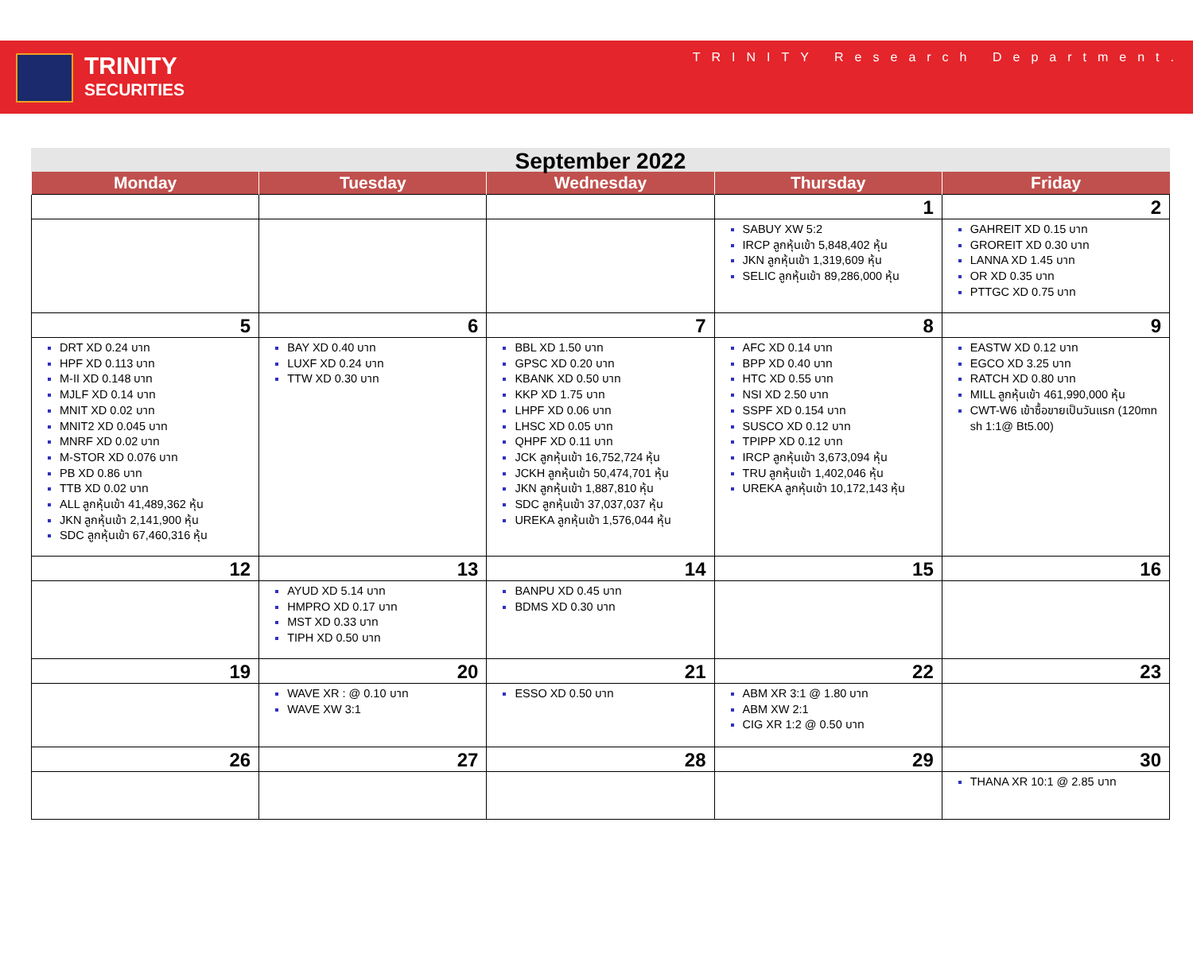TRINITY
SECURITIES
TRINITY Research Department.
September 2022
| Monday | Tuesday | Wednesday | Thursday | Friday |
| --- | --- | --- | --- | --- |
| | | | 1 | 2 |
| | | | SABUY XW 5:2 IRCP ลูกหุ้นเข้า 5,848,402 หุ้น JKN ลูกหุ้นเข้า 1,319,609 หุ้น SELIC ลูกหุ้นเข้า 89,286,000 หุ้น | GAHREIT XD 0.15 บาท GROREIT XD 0.30 บาท LANNA XD 1.45 บาท OR XD 0.35 บาท PTTGC XD 0.75 บาท |
| 5 | 6 | 7 | 8 | 9 |
| DRT XD 0.24 บาท HPF XD 0.113 บาท M-II XD 0.148 บาท MJLF XD 0.14 บาท MNIT XD 0.02 บาท MNIT2 XD 0.045 บาท MNRF XD 0.02 บาท M-STOR XD 0.076 บาท PB XD 0.86 บาท TTB XD 0.02 บาท ALL ลูกหุ้นเข้า 41,489,362 หุ้น JKN ลูกหุ้นเข้า 2,141,900 หุ้น SDC ลูกหุ้นเข้า 67,460,316 หุ้น | BAY XD 0.40 บาท LUXF XD 0.24 บาท TTW XD 0.30 บาท | BBL XD 1.50 บาท GPSC XD 0.20 บาท KBANK XD 0.50 บาท KKP XD 1.75 บาท LHPF XD 0.06 บาท LHSC XD 0.05 บาท QHPF XD 0.11 บาท JCK ลูกหุ้นเข้า 16,752,724 หุ้น JCKH ลูกหุ้นเข้า 50,474,701 หุ้น JKN ลูกหุ้นเข้า 1,887,810 หุ้น SDC ลูกหุ้นเข้า 37,037,037 หุ้น UREKA ลูกหุ้นเข้า 1,576,044 หุ้น | AFC XD 0.14 บาท BPP XD 0.40 บาท HTC XD 0.55 บาท NSI XD 2.50 บาท SSPF XD 0.154 บาท SUSCO XD 0.12 บาท TPIPP XD 0.12 บาท IRCP ลูกหุ้นเข้า 3,673,094 หุ้น TRU ลูกหุ้นเข้า 1,402,046 หุ้น UREKA ลูกหุ้นเข้า 10,172,143 หุ้น | EASTW XD 0.12 บาท EGCO XD 3.25 บาท RATCH XD 0.80 บาท MILL ลูกหุ้นเข้า 461,990,000 หุ้น CWT-W6 เข้าซื้อขายเป็นวันแรก (120mn sh 1:1@ Bt5.00) |
| 12 | 13 | 14 | 15 | 16 |
| | AYUD XD 5.14 บาท HMPRO XD 0.17 บาท MST XD 0.33 บาท TIPH XD 0.50 บาท | BANPU XD 0.45 บาท BDMS XD 0.30 บาท | | |
| 19 | 20 | 21 | 22 | 23 |
| | WAVE XR : @ 0.10 บาท WAVE XW 3:1 | ESSO XD 0.50 บาท | ABM XR 3:1 @ 1.80 บาท ABM XW 2:1 CIG XR 1:2 @ 0.50 บาท | |
| 26 | 27 | 28 | 29 | 30 |
| | | | | THANA XR 10:1 @ 2.85 บาท |